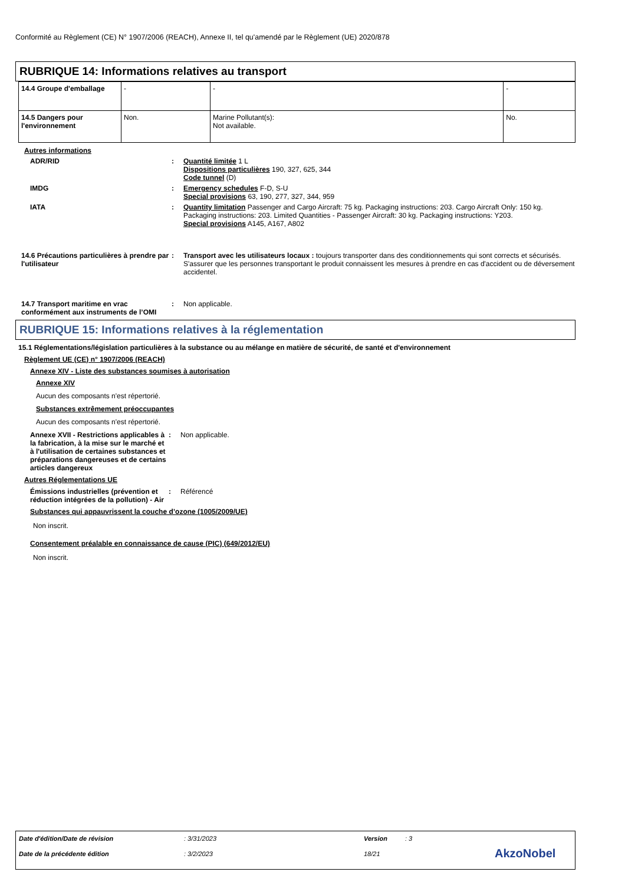Conformité au Règlement (CE) N° 1907/2006 (REACH), Annexe II, tel qu'amendé par le Règlement (UE) 2020/878
RUBRIQUE 14: Informations relatives au transport
| 14.4 Groupe d'emballage | - | - | - |
| 14.5 Dangers pour l'environnement | Non. | Marine Pollutant(s): Not available. | No. |
Autres informations
ADR/RID : Quantité limitée 1 L
Dispositions particulières 190, 327, 625, 344
Code tunnel (D)
IMDG : Emergency schedules F-D, S-U
Special provisions 63, 190, 277, 327, 344, 959
IATA : Quantity limitation Passenger and Cargo Aircraft: 75 kg. Packaging instructions: 203. Cargo Aircraft Only: 150 kg. Packaging instructions: 203. Limited Quantities - Passenger Aircraft: 30 kg. Packaging instructions: Y203.
Special provisions A145, A167, A802
14.6 Précautions particulières à prendre par l'utilisateur
: Transport avec les utilisateurs locaux : toujours transporter dans des conditionnements qui sont corrects et sécurisés. S'assurer que les personnes transportant le produit connaissent les mesures à prendre en cas d'accident ou de déversement accidentel.
14.7 Transport maritime en vrac conformément aux instruments de l’OMI
: Non applicable.
RUBRIQUE 15: Informations relatives à la réglementation
15.1 Réglementations/législation particulières à la substance ou au mélange en matière de sécurité, de santé et d'environnement
Règlement UE (CE) n° 1907/2006 (REACH)
Annexe XIV - Liste des substances soumises à autorisation
Annexe XIV
Aucun des composants n'est répertorié.
Substances extrêmement préoccupantes
Aucun des composants n'est répertorié.
Annexe XVII - Restrictions applicables à la fabrication, à la mise sur le marché et à l'utilisation de certaines substances et préparations dangereuses et de certains articles dangereux
: Non applicable.
Autres Réglementations UE
Émissions industrielles (prévention et réduction intégrées de la pollution) - Air
: Référencé
Substances qui appauvrissent la couche d’ozone (1005/2009/UE)
Non inscrit.
Consentement préalable en connaissance de cause (PIC) (649/2012/EU)
Non inscrit.
Date d'édition/Date de révision: 3/31/2023 Version: 3
Date de la précédente édition: 3/2/2023 18/21 AkzoNobel